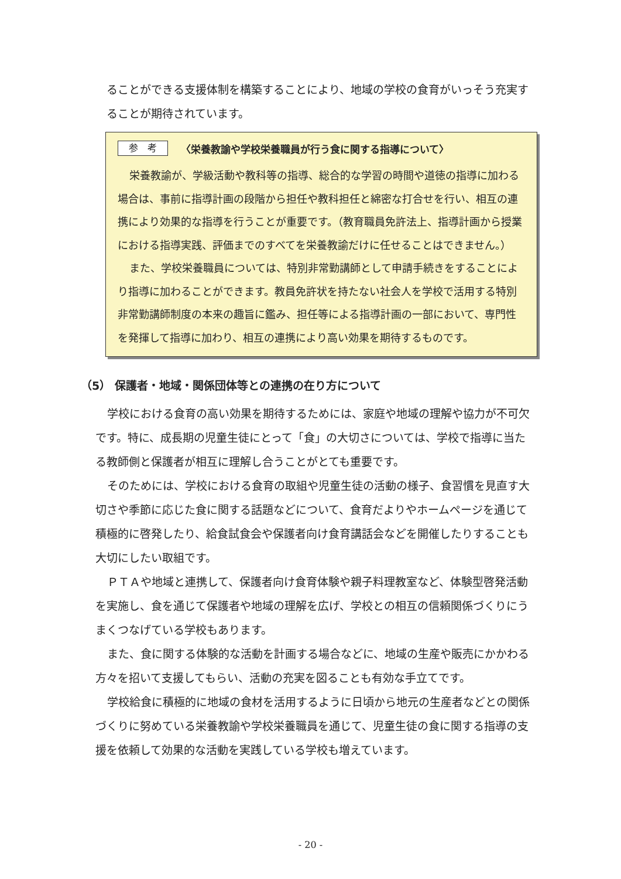ることができる支援体制を構築することにより、地域の学校の食育がいっそう充実することが期待されています。
参　考 〈栄養教諭や学校栄養職員が行う食に関する指導について〉
栄養教諭が、学級活動や教科等の指導、総合的な学習の時間や道徳の指導に加わる場合は、事前に指導計画の段階から担任や教科担任と綿密な打合せを行い、相互の連携により効果的な指導を行うことが重要です。（教育職員免許法上、指導計画から授業における指導実践、評価までのすべてを栄養教諭だけに任せることはできません。）
また、学校栄養職員については、特別非常勤講師として申請手続きをすることにより指導に加わることができます。教員免許状を持たない社会人を学校で活用する特別非常勤講師制度の本来の趣旨に鑑み、担任等による指導計画の一部において、専門性を発揮して指導に加わり、相互の連携により高い効果を期待するものです。
（5） 保護者・地域・関係団体等との連携の在り方について
学校における食育の高い効果を期待するためには、家庭や地域の理解や協力が不可欠です。特に、成長期の児童生徒にとって「食」の大切さについては、学校で指導に当たる教師側と保護者が相互に理解し合うことがとても重要です。
そのためには、学校における食育の取組や児童生徒の活動の様子、食習慣を見直す大切さや季節に応じた食に関する話題などについて、食育だよりやホームページを通じて積極的に啓発したり、給食試食会や保護者向け食育講話会などを開催したりすることも大切にしたい取組です。
ＰＴＡや地域と連携して、保護者向け食育体験や親子料理教室など、体験型啓発活動を実施し、食を通じて保護者や地域の理解を広げ、学校との相互の信頼関係づくりにうまくつなげている学校もあります。
また、食に関する体験的な活動を計画する場合などに、地域の生産や販売にかかわる方々を招いて支援してもらい、活動の充実を図ることも有効な手立てです。
学校給食に積極的に地域の食材を活用するように日頃から地元の生産者などとの関係づくりに努めている栄養教諭や学校栄養職員を通じて、児童生徒の食に関する指導の支援を依頼して効果的な活動を実践している学校も増えています。
- 20 -